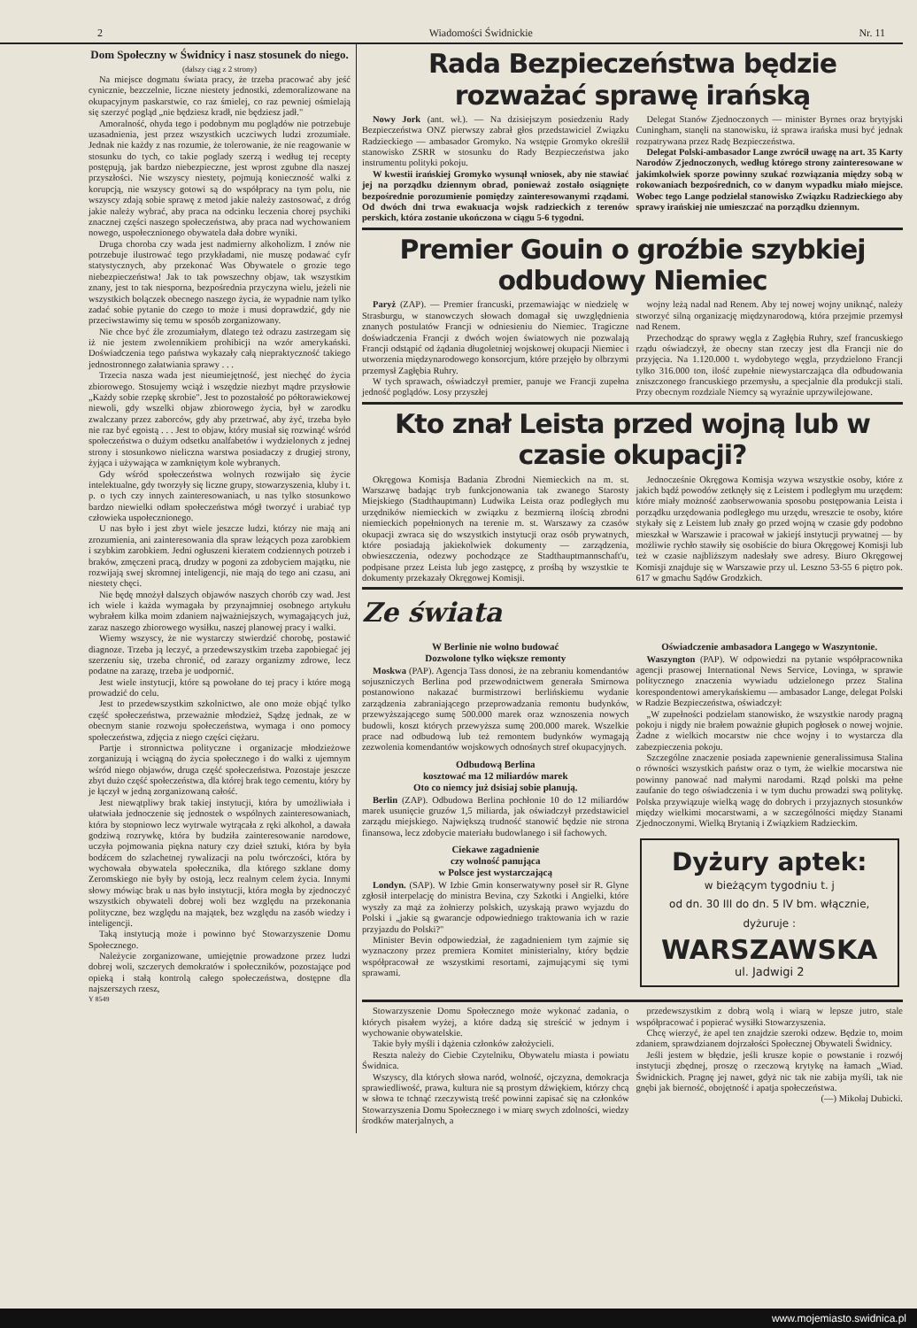2 Wiadomości Świdnickie Nr. 11
Dom Społeczny w Świdnicy i nasz stosunek do niego.
(dalszy ciąg z 2 strony)
Na miejsce dogmatu świata pracy, że trzeba pracować aby jeść cynicznie, bezczelnie, liczne niestety jednostki, zdemoralizowane na okupacyjnym paskarstwie, co raz śmielej, co raz pewniej ośmielają się szerzyć pogląd „nie będziesz kradł, nie będziesz jadł."
Amoralność, ohyda tego i podobnym mu poglądów nie potrzebuje uzasadnienia, jest przez wszystkich uczciwych ludzi zrozumiałe. Jednak nie każdy z nas rozumie, że tolerowanie, że nie reagowanie w stosunku do tych, co takie poglady szerzą i według tej recepty postępują, jak bardzo niebezpieczne, jest wprost zgubne dla naszej przyszłości. Nie wszyscy niestety, pojmują konieczność walki z korupcją, nie wszyscy gotowi są do współpracy na tym polu, nie wszyscy zdają sobie sprawę z metod jakie należy zastosować, z dróg jakie należy wybrać, aby praca na odcinku leczenia chorej psychiki znacznej części naszego społeczeństwa, aby praca nad wychowaniem nowego, uspołecznionego obywatela dała dobre wyniki.
Druga choroba czy wada jest nadmierny alkoholizm. I znów nie potrzebuje ilustrować tego przykładami, nie muszę podawać cyfr statystycznych, aby przekonać Was Obywatele o grozie tego niebezpieczeństwa! Jak to tak powszechny objaw, tak wszystkim znany, jest to tak niesporna, bezpośrednia przyczyna wielu, jeżeli nie wszystkich bolączek obecnego naszego życia, że wypadnie nam tylko zadać sobie pytanie do czego to może i musi doprawdzić, gdy nie przeciwstawimy się temu w sposób zorganizowany.
Nie chce być źle zrozumiałym, dlatego też odrazu zastrzegam się iż nie jestem zwolennikiem prohibicji na wzór amerykański. Doświadczenia tego państwa wykazały całą niepraktyczność takiego jednostronnego załatwiania sprawy . . .
Trzecia nasza wada jest nieumiejętność, jest niechęć do życia zbiorowego. Stosujemy wciąż i wszędzie niezbyt mądre przysłowie „Każdy sobie rzepkę skrobie". Jest to pozostałość po półtorawiekowej niewoli, gdy wszelki objaw zbiorowego życia, był w zarodku zwalczany przez zaborców, gdy aby przetrwać, aby żyć, trzeba było nie raz być egoistą . . . Jest to objaw, który musiał się rozwinąć wśród społeczeństwa o dużym odsetku analfabetów i wydzielonych z jednej strony i stosunkowo nieliczna warstwa posiadaczy z drugiej strony, żyjąca i używająca w zamkniętym kole wybranych.
Gdy wśród społeczeństwa wolnych rozwijało się życie intelektualne, gdy tworzyły się liczne grupy, stowarzyszenia, kluby i t. p. o tych czy innych zainteresowaniach, u nas tylko stosunkowo bardzo niewielki odłam społeczeństwa mógł tworzyć i urabiać typ człowieka uspołecznionego.
U nas było i jest zbyt wiele jeszcze ludzi, którzy nie mają ani zrozumienia, ani zainteresowania dla spraw leżących poza zarobkiem i szybkim zarobkiem. Jedni ogłuszeni kieratem codziennych potrzeb i braków, zmęczeni pracą, drudzy w pogoni za zdobyciem majątku, nie rozwijają swej skromnej inteligencji, nie mają do tego ani czasu, ani niestety chęci.
Nie będę mnożył dalszych objawów naszych chorób czy wad. Jest ich wiele i każda wymagała by przynajmniej osobnego artykułu wybrałem kilka moim zdaniem najważniejszych, wymagających już, zaraz naszego zbiorowego wysiłku, naszej planowej pracy i walki.
Wiemy wszyscy, że nie wystarczy stwierdzić chorobę, postawić diagnoze. Trzeba ją leczyć, a przedewszystkim trzeba zapobiegać jej szerzeniu się, trzeba chronić, od zarazy organizmy zdrowe, lecz podatne na zarazę, trzeba je uodpornić.
Jest wiele instytucji, które są powołane do tej pracy i które mogą prowadzić do celu.
Jest to przedewszystkim szkolnictwo, ale ono może objąć tylko część społeczeństwa, przeważnie młodzież, Sądzę jednak, ze w obecnym stanie rozwoju społeczeństwa, wymaga i ono pomocy społeczeństwa, zdjęcia z niego części ciężaru.
Partje i stronnictwa polityczne i organizacje młodzieżowe zorganizują i wciągną do życia społecznego i do walki z ujemnym wśród niego objawów, druga część społeczeństwa. Pozostaje jeszcze zbyt dużo część społeczeństwa, dla której brak tego cementu, który by je łączył w jedną zorganizowaną całość.
Jest niewątpliwy brak takiej instytucji, która by umożliwiała i ułatwiała jednoczenie się jednostek o wspólnych zainteresowaniach, która by stopniowo lecz wytrwale wytrącała z ręki alkohol, a dawała godziwą rozrywkę, która by budziła zainteresowanie narodowe, uczyła pojmowania piękna natury czy dzieł sztuki, która by była bodźcem do szlachetnej rywalizacji na polu twórczości, która by wychowała obywatela społecznika, dla którego szklane domy Zeromskiego nie były by ostoją, lecz realnym celem życia. Innymi słowy mówiąc brak u nas było instytucji, która mogła by zjednoczyć wszystkich obywateli dobrej woli bez względu na przekonania polityczne, bez względu na majątek, bez względu na zasób wiedzy i inteligencji.
Taką instytucją może i powinno być Stowarzyszenie Domu Społecznego.
Należycie zorganizowane, umiejętnie prowadzone przez ludzi dobrej woli, szczerych demokratów i społeczników, pozostające pod opieką i stałą kontrolą całego społeczeństwa, dostępne dla najszerszych rzesz,
Y 8549
Rada Bezpieczeństwa będzie rozważać sprawę irańską
Nowy Jork (ant. wł.). — Na dzisiejszym posiedzeniu Rady Bezpieczeństwa ONZ pierwszy zabrał głos przedstawiciel Związku Radzieckiego — ambasador Gromyko. Na wstępie Gromyko określił stanowisko ZSRR w stosunku do Rady Bezpieczeństwa jako instrumentu polityki pokoju.
W kwestii irańskiej Gromyko wysunął wniosek, aby nie stawiać jej na porządku dziennym obrad, ponieważ zostało osiągnięte bezpośrednie porozumienie pomiędzy zainteresowanymi rządami. Od dwóch dni trwa ewakuacja wojsk radzieckich z terenów perskich, która zostanie ukończona w ciągu 5-6 tygodni.
Delegat Stanów Zjednoczonych — minister Byrnes oraz brytyjski Cuningham, stanęli na stanowisku, iż sprawa irańska musi być jednak rozpatrywana przez Radę Bezpieczeństwa.
Delegat Polski-ambasador Lange zwrócił uwagę na art. 35 Karty Narodów Zjednoczonych, według którego strony zainteresowane w jakimkolwiek sporze powinny szukać rozwiązania między sobą w rokowaniach bezpośrednich, co w danym wypadku miało miejsce. Wobec tego Lange podzielał stanowisko Związku Radzieckiego aby sprawy irańskiej nie umieszczać na porządku dziennym.
Premier Gouin o groźbie szybkiej odbudowy Niemiec
Paryż (ZAP). — Premier francuski, przemawiając w niedzielę w Strasburgu, w stanowczych słowach domagał się uwzględnienia znanych postulatów Francji w odniesieniu do Niemiec. Tragiczne doświadczenia Francji z dwóch wojen światowych nie pozwalają Francji odstąpić od żądania długoletniej wojskowej okupacji Niemiec i utworzenia międzynarodowego konsorcjum, które przejęło by olbrzymi przemysł Zagłębia Ruhry.
W tych sprawach, oświadczył premier, panuje we Francji zupełna jedność poglądów. Losy przyszłej
wojny leżą nadal nad Renem. Aby tej nowej wojny uniknąć, należy stworzyć silną organizację międzynarodową, która przejmie przemysł nad Renem.
Przechodząc do sprawy węgla z Zagłębia Ruhry, szef francuskiego rządu oświadczył, że obecny stan rzeczy jest dla Francji nie do przyjęcia. Na 1.120.000 t. wydobytego węgla, przydzielono Francji tylko 316.000 ton, ilość zupełnie niewystarczająca dla odbudowania zniszczonego francuskiego przemysłu, a specjalnie dla produkcji stali. Przy obecnym rozdziale Niemcy są wyraźnie uprzywilejowane.
Kto znał Leista przed wojną lub w czasie okupacji?
Okręgowa Komisja Badania Zbrodni Niemieckich na m. st. Warszawę badając tryb funkcjonowania tak zwanego Starosty Miejskiego (Stadthauptmann) Ludwika Leista oraz podległych mu urzędników niemieckich w związku z bezmierną ilością zbrodni niemieckich popełnionych na terenie m. st. Warszawy za czasów okupacji zwraca się do wszystkich instytucji oraz osób prywatnych, które posiadają jakiekolwiek dokumenty — zarządzenia, obwieszczenia, odezwy pochodzące ze Stadthauptmannschaft'u, podpisane przez Leista lub jego zastępcę, z prośbą by wszystkie te dokumenty przekazały Okręgowej Komisji.
Jednocześnie Okręgowa Komisja wzywa wszystkie osoby, które z jakich bądź powodów zetknęły się z Leistem i podległym mu urzędem: które miały możność zaobserwowania sposobu postępowania Leista i porządku urzędowania podległego mu urzędu, wreszcie te osoby, które stykały się z Leistem lub znały go przed wojną w czasie gdy podobno mieszkał w Warszawie i pracował w jakiejś instytucji prywatnej — by możliwie rychło stawiły się osobiście do biura Okręgowej Komisji lub też w czasie najbliższym nadesłały swe adresy. Biuro Okręgowej Komisji znajduje się w Warszawie przy ul. Leszno 53-55 6 piętro pok. 617 w gmachu Sądów Grodzkich.
Ze świata
W Berlinie nie wolno budować
Dozwolone tylko większe remonty
Moskwa (PAP). Agencja Tass donosi, że na zebraniu komendantów sojuszniczych Berlina pod przewodnictwem generała Smirnowa postanowiono nakazać burmistrzowi berlińskiemu wydanie zarządzenia zabraniającego przeprowadzania remontu budynków, przewyższającego sumę 500.000 marek oraz wznoszenia nowych budowli, koszt których przewyższa sumę 200.000 marek. Wszelkie prace nad odbudową lub też remontem budynków wymagają zezwolenia komendantów wojskowych odnośnych stref okupacyjnych.
Odbudową Berlina
kosztować ma 12 miliardów marek
Oto co niemcy już dsisiaj sobie planują.
Berlin (ZAP). Odbudowa Berlina pochłonie 10 do 12 miliardów marek usunięcie gruzów 1,5 miliarda, jak oświadczył przedstawiciel zarządu miejskiego. Największą trudność stanowić będzie nie strona finansowa, lecz zdobycie materiału budowlanego i sił fachowych.
Ciekawe zagadnienie
czy wolność panująca
w Polsce jest wystarczającą
Londyn. (SAP). W Izbie Gmin konserwatywny poseł sir R. Glyne zgłosił interpelację do ministra Bevina, czy Szkotki i Angielki, które wyszły za mąż za żołnierzy polskich, uzyskają prawo wyjazdu do Polski i „jakie są gwarancje odpowiedniego traktowania ich w razie przyjazdu do Polski?"
Minister Bevin odpowiedział, że zagadnieniem tym zajmie się wyznaczony przez premiera Komitet ministerialny, który będzie współpracował ze wszystkimi resortami, zajmującymi się tymi sprawami.
Oświadczenie ambasadora Langego w Waszyntonie.
Waszyngton (PAP). W odpowiedzi na pytanie współpracownika agencji prasowej International News Service, Lovinga, w sprawie politycznego znaczenia wywiadu udzielonego przez Stalina korespondentowi amerykańskiemu — ambasador Lange, delegat Polski w Radzie Bezpieczeństwa, oświadczył:
„W zupełności podzielam stanowisko, że wszystkie narody pragną pokoju i nigdy nie brałem poważnie głupich pogłosek o nowej wojnie. Żadne z wielkich mocarstw nie chce wojny i to wystarcza dla zabezpieczenia pokoju.
Szczególne znaczenie posiada zapewnienie generalissimusa Stalina o równości wszystkich państw oraz o tym, że wielkie mocarstwa nie powinny panować nad małymi narodami. Rząd polski ma pełne zaufanie do tego oświadczenia i w tym duchu prowadzi swą politykę. Polska przywiązuje wielką wagę do dobrych i przyjaznych stosunków między wielkimi mocarstwami, a w szczególności między Stanami Zjednoczonymi. Wielką Brytanią i Związkiem Radzieckim.
Dyżury aptek:
w bieżącym tygodniu t. j
od dn. 30 III do dn. 5 IV bm. włącznie,
dyżuruje :
WARSZAWSKA
ul. Jadwigi 2
Stowarzyszenie Domu Społecznego może wykonać zadania, o których pisałem wyżej, a które dadzą się streścić w jednym i wychowanie obywatelskie.
Takie były myśli i dążenia członków założycieli.
Reszta należy do Ciebie Czytelniku, Obywatelu miasta i powiatu Świdnica.
Wszyscy, dla których słowa naród, wolność, ojczyzna, demokracja sprawiedliwość, prawa, kultura nie są prostym dźwiękiem, którzy chcą w słowa te tchnąć rzeczywistą treść powinni zapisać się na członków Stowarzyszenia Domu Społecznego i w miarę swych zdolności, wiedzy środków materjalnych, a
przedewszystkim z dobrą wolą i wiarą w lepsze jutro, stale współpracować i popierać wysiłki Stowarzyszenia.
Chcę wierzyć, że apel ten znajdzie szeroki odzew. Będzie to, moim zdaniem, sprawdzianem dojrzałości Społecznej Obywateli Świdnicy.
Jeśli jestem w błędzie, jeśli krusze kopie o powstanie i rozwój instytucji zbędnej, proszę o rzeczową krytykę na łamach „Wiad. Świdnickich. Pragnę jej nawet, gdyż nic tak nie zabija myśli, tak nie gnębi jak bierność, obojętność i apatja społeczeństwa.
(—) Mikołaj Dubicki.
www.mojemiasto.swidnica.pl